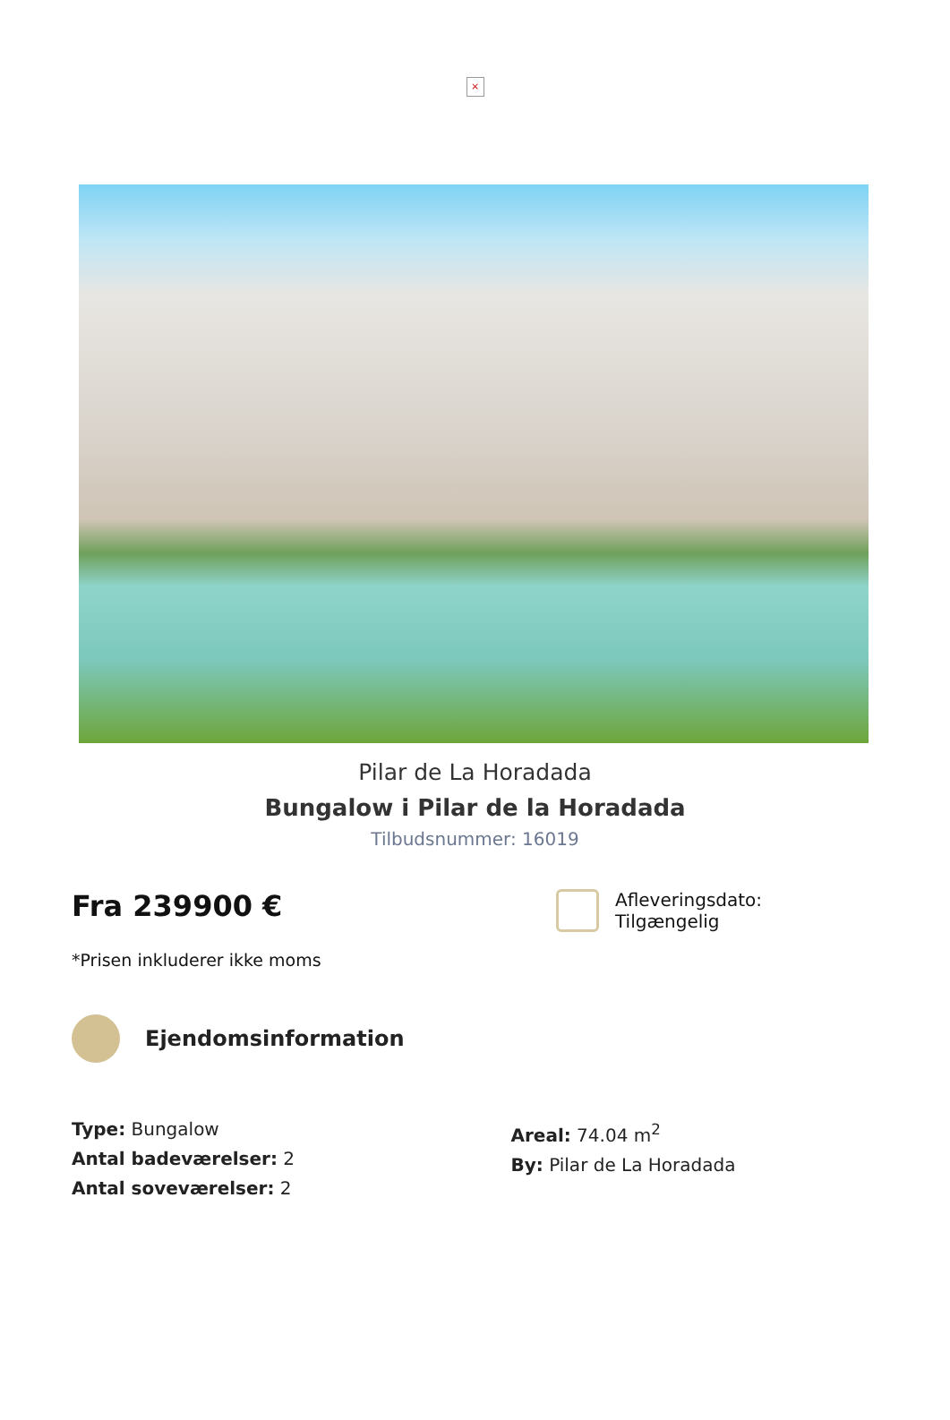×
Pilar de La Horadada
Bungalow i Pilar de la Horadada
Tilbudsnummer: 16019
Fra 239900 €
*Prisen inkluderer ikke moms
Afleveringsdato:
Tilgængelig
Ejendomsinformation
Type: Bungalow
Antal badeværelser: 2
Antal soveværelser: 2
Areal: 74.04 m<sup>2</sup>
By: Pilar de La Horadada